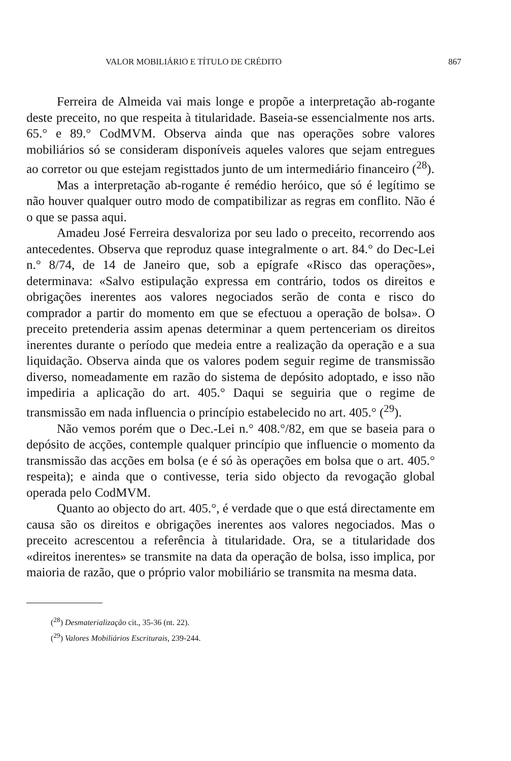VALOR MOBILIÁRIO E TÍTULO DE CRÉDITO 867
Ferreira de Almeida vai mais longe e propõe a interpretação ab-rogante deste preceito, no que respeita à titularidade. Baseia-se essencialmente nos arts. 65.° e 89.° CodMVM. Observa ainda que nas operações sobre valores mobiliários só se consideram disponíveis aqueles valores que sejam entregues ao corretor ou que estejam registtados junto de um intermediário financeiro (<sup>28</sup>).
Mas a interpretação ab-rogante é remédio heróico, que só é legítimo se não houver qualquer outro modo de compatibilizar as regras em conflito. Não é o que se passa aqui.
Amadeu José Ferreira desvaloriza por seu lado o preceito, recorrendo aos antecedentes. Observa que reproduz quase integralmente o art. 84.° do Dec-Lei n.° 8/74, de 14 de Janeiro que, sob a epígrafe «Risco das operações», determinava: «Salvo estipulação expressa em contrário, todos os direitos e obrigações inerentes aos valores negociados serão de conta e risco do comprador a partir do momento em que se efectuou a operação de bolsa». O preceito pretenderia assim apenas determinar a quem pertenceriam os direitos inerentes durante o período que medeia entre a realização da operação e a sua liquidação. Observa ainda que os valores podem seguir regime de transmissão diverso, nomeadamente em razão do sistema de depósito adoptado, e isso não impediria a aplicação do art. 405.° Daqui se seguiria que o regime de transmissão em nada influencia o princípio estabelecido no art. 405.° (<sup>29</sup>).
Não vemos porém que o Dec.-Lei n.° 408.°/82, em que se baseia para o depósito de acções, contemple qualquer princípio que influencie o momento da transmissão das acções em bolsa (e é só às operações em bolsa que o art. 405.° respeita); e ainda que o contivesse, teria sido objecto da revogação global operada pelo CodMVM.
Quanto ao objecto do art. 405.°, é verdade que o que está directamente em causa são os direitos e obrigações inerentes aos valores negociados. Mas o preceito acrescentou a referência à titularidade. Ora, se a titularidade dos «direitos inerentes» se transmite na data da operação de bolsa, isso implica, por maioria de razão, que o próprio valor mobiliário se transmita na mesma data.
(<sup>28</sup>) Desmaterialização cit., 35-36 (nt. 22).
(<sup>29</sup>) Valores Mobiliários Escriturais, 239-244.